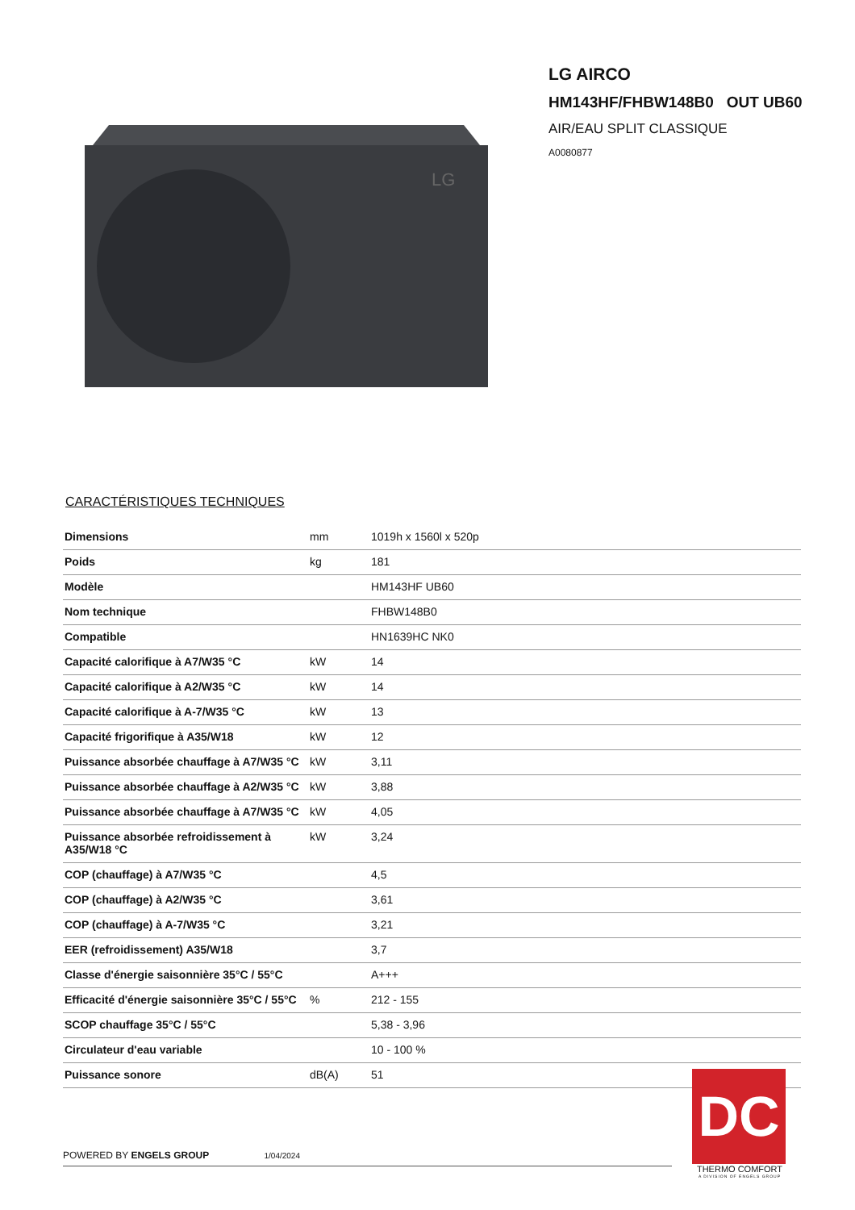LG
LG AIRCO
HM143HF/FHBW148B0 OUT UB60
AIR/EAU SPLIT CLASSIQUE
A0080877
CARACTÉRISTIQUES TECHNIQUES
| Dimensions | mm | 1019h x 1560l x 520p |
| Poids | kg | 181 |
| Modèle | | HM143HF UB60 |
| Nom technique | | FHBW148B0 |
| Compatible | | HN1639HC NK0 |
| Capacité calorifique à A7/W35 °C | kW | 14 |
| Capacité calorifique à A2/W35 °C | kW | 14 |
| Capacité calorifique à A-7/W35 °C | kW | 13 |
| Capacité frigorifique à A35/W18 | kW | 12 |
| Puissance absorbée chauffage à A7/W35 °C | kW | 3,11 |
| Puissance absorbée chauffage à A2/W35 °C | kW | 3,88 |
| Puissance absorbée chauffage à A7/W35 °C | kW | 4,05 |
| Puissance absorbée refroidissement à A35/W18 °C | kW | 3,24 |
| COP (chauffage) à A7/W35 °C | | 4,5 |
| COP (chauffage) à A2/W35 °C | | 3,61 |
| COP (chauffage) à A-7/W35 °C | | 3,21 |
| EER (refroidissement) A35/W18 | | 3,7 |
| Classe d'énergie saisonnière 35°C / 55°C | | A+++ |
| Efficacité d'énergie saisonnière 35°C / 55°C | % | 212 - 155 |
| SCOP chauffage 35°C / 55°C | | 5,38 - 3,96 |
| Circulateur d'eau variable | | 10 - 100 % |
| Puissance sonore | dB(A) | 51 |
POWERED BY ENGELS GROUP 1/04/2024
DC
THERMO COMFORT
A DIVISION OF ENGELS GROUP